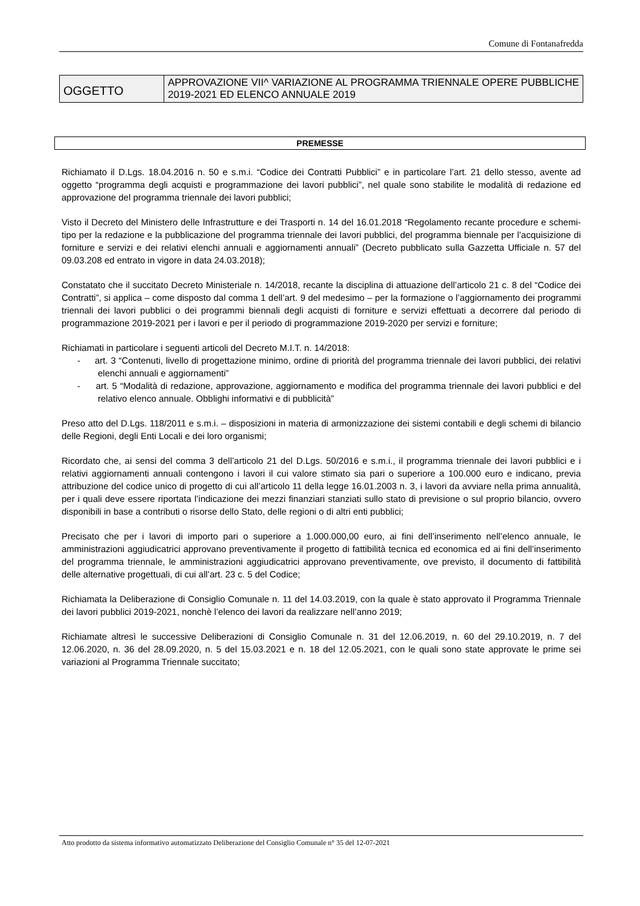Comune di Fontanafredda
| OGGETTO | APPROVAZIONE VII^ VARIAZIONE AL PROGRAMMA TRIENNALE OPERE PUBBLICHE 2019-2021 ED ELENCO ANNUALE 2019 |
PREMESSE
Richiamato il D.Lgs. 18.04.2016 n. 50 e s.m.i. “Codice dei Contratti Pubblici” e in particolare l’art. 21 dello stesso, avente ad oggetto “programma degli acquisti e programmazione dei lavori pubblici”, nel quale sono stabilite le modalità di redazione ed approvazione del programma triennale dei lavori pubblici;
Visto il Decreto del Ministero delle Infrastrutture e dei Trasporti n. 14 del 16.01.2018 “Regolamento recante procedure e schemi-tipo per la redazione e la pubblicazione del programma triennale dei lavori pubblici, del programma biennale per l’acquisizione di forniture e servizi e dei relativi elenchi annuali e aggiornamenti annuali” (Decreto pubblicato sulla Gazzetta Ufficiale n. 57 del 09.03.208 ed entrato in vigore in data 24.03.2018);
Constatato che il succitato Decreto Ministeriale n. 14/2018, recante la disciplina di attuazione dell’articolo 21 c. 8 del “Codice dei Contratti”, si applica – come disposto dal comma 1 dell’art. 9 del medesimo – per la formazione o l’aggiornamento dei programmi triennali dei lavori pubblici o dei programmi biennali degli acquisti di forniture e servizi effettuati a decorrere dal periodo di programmazione 2019-2021 per i lavori e per il periodo di programmazione 2019-2020 per servizi e forniture;
Richiamati in particolare i seguenti articoli del Decreto M.I.T. n. 14/2018:
- art. 3 “Contenuti, livello di progettazione minimo, ordine di priorità del programma triennale dei lavori pubblici, dei relativi elenchi annuali e aggiornamenti”
- art. 5 “Modalità di redazione, approvazione, aggiornamento e modifica del programma triennale dei lavori pubblici e del relativo elenco annuale. Obblighi informativi e di pubblicità”
Preso atto del D.Lgs. 118/2011 e s.m.i. – disposizioni in materia di armonizzazione dei sistemi contabili e degli schemi di bilancio delle Regioni, degli Enti Locali e dei loro organismi;
Ricordato che, ai sensi del comma 3 dell’articolo 21 del D.Lgs. 50/2016 e s.m.i., il programma triennale dei lavori pubblici e i relativi aggiornamenti annuali contengono i lavori il cui valore stimato sia pari o superiore a 100.000 euro e indicano, previa attribuzione del codice unico di progetto di cui all’articolo 11 della legge 16.01.2003 n. 3, i lavori da avviare nella prima annualità, per i quali deve essere riportata l’indicazione dei mezzi finanziari stanziati sullo stato di previsione o sul proprio bilancio, ovvero disponibili in base a contributi o risorse dello Stato, delle regioni o di altri enti pubblici;
Precisato che per i lavori di importo pari o superiore a 1.000.000,00 euro, ai fini dell’inserimento nell’elenco annuale, le amministrazioni aggiudicatrici approvano preventivamente il progetto di fattibilità tecnica ed economica ed ai fini dell’inserimento del programma triennale, le amministrazioni aggiudicatrici approvano preventivamente, ove previsto, il documento di fattibilità delle alternative progettuali, di cui all’art. 23 c. 5 del Codice;
Richiamata la Deliberazione di Consiglio Comunale n. 11 del 14.03.2019, con la quale è stato approvato il Programma Triennale dei lavori pubblici 2019-2021, nonchè l’elenco dei lavori da realizzare nell’anno 2019;
Richiamate altresì le successive Deliberazioni di Consiglio Comunale n. 31 del 12.06.2019, n. 60 del 29.10.2019, n. 7 del 12.06.2020, n. 36 del 28.09.2020, n. 5 del 15.03.2021 e n. 18 del 12.05.2021, con le quali sono state approvate le prime sei variazioni al Programma Triennale succitato;
Atto prodotto da sistema informativo automatizzato Deliberazione del Consiglio Comunale n° 35 del 12-07-2021